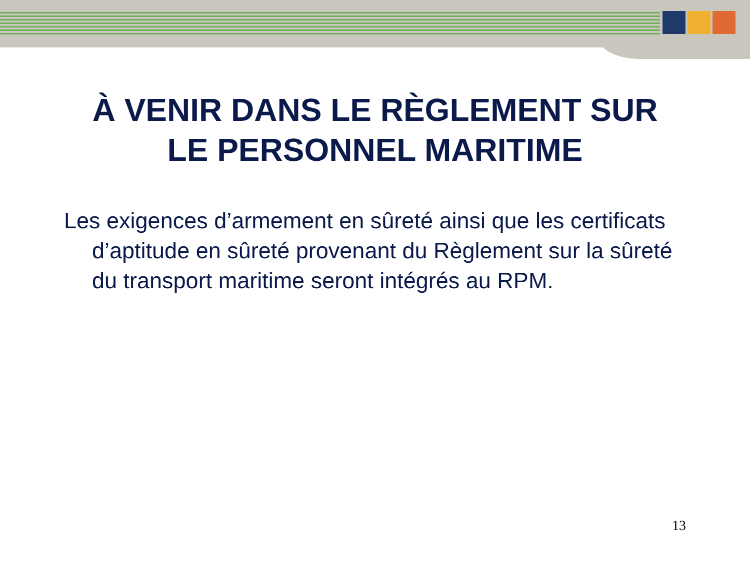À VENIR DANS LE RÈGLEMENT SUR
LE PERSONNEL MARITIME
Les exigences d’armement en sûreté ainsi que les certificats d’aptitude en sûreté provenant du Règlement sur la sûreté du transport maritime seront intégrés au RPM.
13